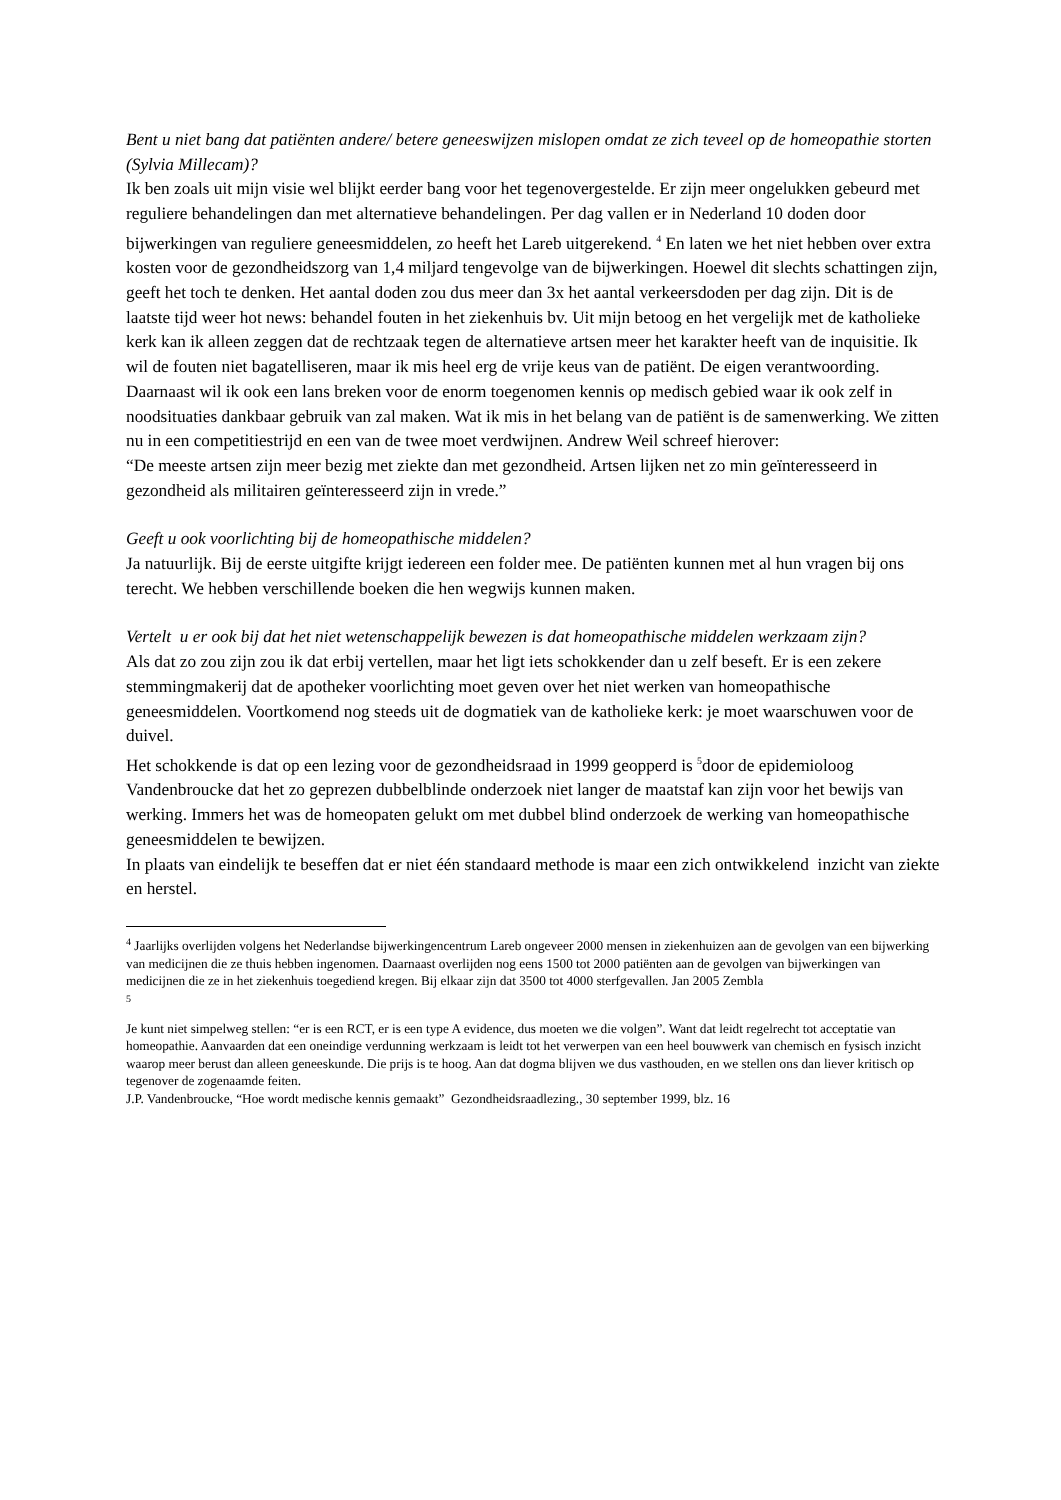Bent u niet bang dat patiënten andere/ betere geneeswijzen mislopen omdat ze zich teveel op de homeopathie storten (Sylvia Millecam)?
Ik ben zoals uit mijn visie wel blijkt eerder bang voor het tegenovergestelde. Er zijn meer ongelukken gebeurd met reguliere behandelingen dan met alternatieve behandelingen. Per dag vallen er in Nederland 10 doden door bijwerkingen van reguliere geneesmiddelen, zo heeft het Lareb uitgerekend. <sup>4</sup> En laten we het niet hebben over extra kosten voor de gezondheidszorg van 1,4 miljard tengevolge van de bijwerkingen. Hoewel dit slechts schattingen zijn, geeft het toch te denken. Het aantal doden zou dus meer dan 3x het aantal verkeersdoden per dag zijn. Dit is de laatste tijd weer hot news: behandel fouten in het ziekenhuis bv. Uit mijn betoog en het vergelijk met de katholieke kerk kan ik alleen zeggen dat de rechtzaak tegen de alternatieve artsen meer het karakter heeft van de inquisitie. Ik wil de fouten niet bagatelliseren, maar ik mis heel erg de vrije keus van de patiënt. De eigen verantwoording. Daarnaast wil ik ook een lans breken voor de enorm toegenomen kennis op medisch gebied waar ik ook zelf in noodsituaties dankbaar gebruik van zal maken. Wat ik mis in het belang van de patiënt is de samenwerking. We zitten nu in een competitiestrijd en een van de twee moet verdwijnen. Andrew Weil schreef hierover:
“De meeste artsen zijn meer bezig met ziekte dan met gezondheid. Artsen lijken net zo min geïnteresseerd in gezondheid als militairen geïnteresseerd zijn in vrede.”
Geeft u ook voorlichting bij de homeopathische middelen?
Ja natuurlijk. Bij de eerste uitgifte krijgt iedereen een folder mee. De patiënten kunnen met al hun vragen bij ons terecht. We hebben verschillende boeken die hen wegwijs kunnen maken.
Vertelt u er ook bij dat het niet wetenschappelijk bewezen is dat homeopathische middelen werkzaam zijn?
Als dat zo zou zijn zou ik dat erbij vertellen, maar het ligt iets schokkender dan u zelf beseft. Er is een zekere stemmingmakerij dat de apotheker voorlichting moet geven over het niet werken van homeopathische geneesmiddelen. Voortkomend nog steeds uit de dogmatiek van de katholieke kerk: je moet waarschuwen voor de duivel.
Het schokkende is dat op een lezing voor de gezondheidsraad in 1999 geopperd is <sup>5</sup>door de epidemioloog Vandenbroucke dat het zo geprezen dubbelblinde onderzoek niet langer de maatstaf kan zijn voor het bewijs van werking. Immers het was de homeopaten gelukt om met dubbel blind onderzoek de werking van homeopathische geneesmiddelen te bewijzen.
In plaats van eindelijk te beseffen dat er niet één standaard methode is maar een zich ontwikkelend inzicht van ziekte en herstel.
<sup>4</sup> Jaarlijks overlijden volgens het Nederlandse bijwerkingencentrum Lareb ongeveer 2000 mensen in ziekenhuizen aan de gevolgen van een bijwerking van medicijnen die ze thuis hebben ingenomen. Daarnaast overlijden nog eens 1500 tot 2000 patiënten aan de gevolgen van bijwerkingen van medicijnen die ze in het ziekenhuis toegediend kregen. Bij elkaar zijn dat 3500 tot 4000 sterfgevallen. Jan 2005 Zembla
<sup>5</sup>
Je kunt niet simpelweg stellen: “er is een RCT, er is een type A evidence, dus moeten we die volgen”. Want dat leidt regelrecht tot acceptatie van homeopathie. Aanvaarden dat een oneindige verdunning werkzaam is leidt tot het verwerpen van een heel bouwwerk van chemisch en fysisch inzicht waarop meer berust dan alleen geneeskunde. Die prijs is te hoog. Aan dat dogma blijven we dus vasthouden, en we stellen ons dan liever kritisch op tegenover de zogenaamde feiten.
J.P. Vandenbroucke, “Hoe wordt medische kennis gemaakt” Gezondheidsraadlezing., 30 september 1999, blz. 16